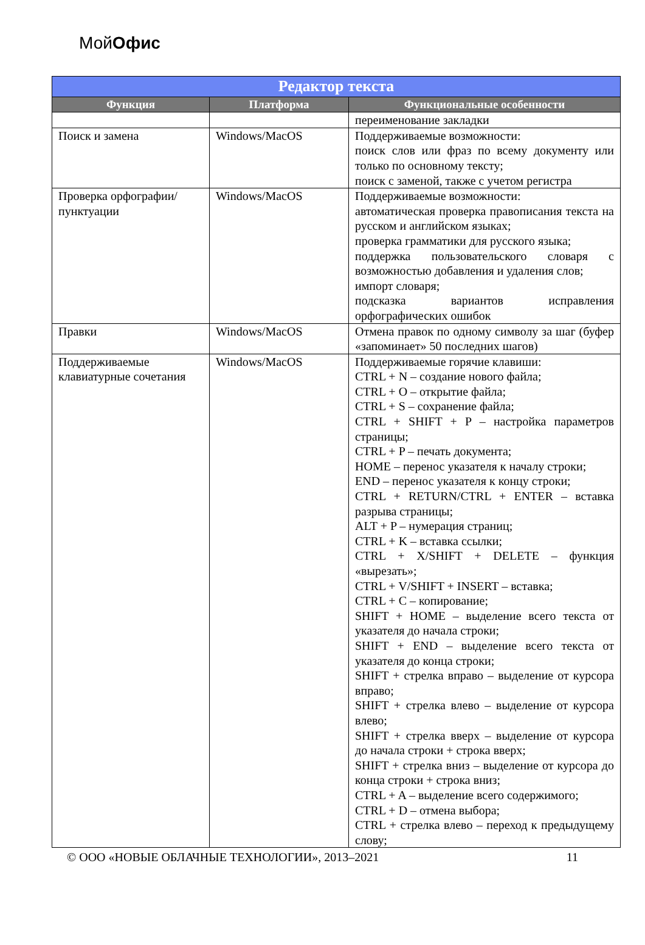МойОфис
| Редактор текста | | |
| --- | --- | --- |
| Функция | Платформа | Функциональные особенности |
| | | переименование закладки |
| Поиск и замена | Windows/MacOS | Поддерживаемые возможности: поиск слов или фраз по всему документу или только по основному тексту; поиск с заменой, также с учетом регистра |
| Проверка орфографии/пунктуации | Windows/MacOS | Поддерживаемые возможности: автоматическая проверка правописания текста на русском и английском языках; проверка грамматики для русского языка; поддержка пользовательского словаря с возможностью добавления и удаления слов; импорт словаря; подсказка вариантов исправления орфографических ошибок |
| Правки | Windows/MacOS | Отмена правок по одному символу за шаг (буфер «запоминает» 50 последних шагов) |
| Поддерживаемые клавиатурные сочетания | Windows/MacOS | Поддерживаемые горячие клавиши: CTRL + N – создание нового файла; CTRL + O – открытие файла; CTRL + S – сохранение файла; CTRL + SHIFT + P – настройка параметров страницы; CTRL + P – печать документа; HOME – перенос указателя к началу строки; END – перенос указателя к концу строки; CTRL + RETURN/CTRL + ENTER – вставка разрыва страницы; ALT + P – нумерация страниц; CTRL + K – вставка ссылки; CTRL + X/SHIFT + DELETE – функция «вырезать»; CTRL + V/SHIFT + INSERT – вставка; CTRL + C – копирование; SHIFT + HOME – выделение всего текста от указателя до начала строки; SHIFT + END – выделение всего текста от указателя до конца строки; SHIFT + стрелка вправо – выделение от курсора вправо; SHIFT + стрелка влево – выделение от курсора влево; SHIFT + стрелка вверх – выделение от курсора до начала строки + строка вверх; SHIFT + стрелка вниз – выделение от курсора до конца строки + строка вниз; CTRL + A – выделение всего содержимого; CTRL + D – отмена выбора; CTRL + стрелка влево – переход к предыдущему слову; |
© ООО «НОВЫЕ ОБЛАЧНЫЕ ТЕХНОЛОГИИ», 2013–2021 11